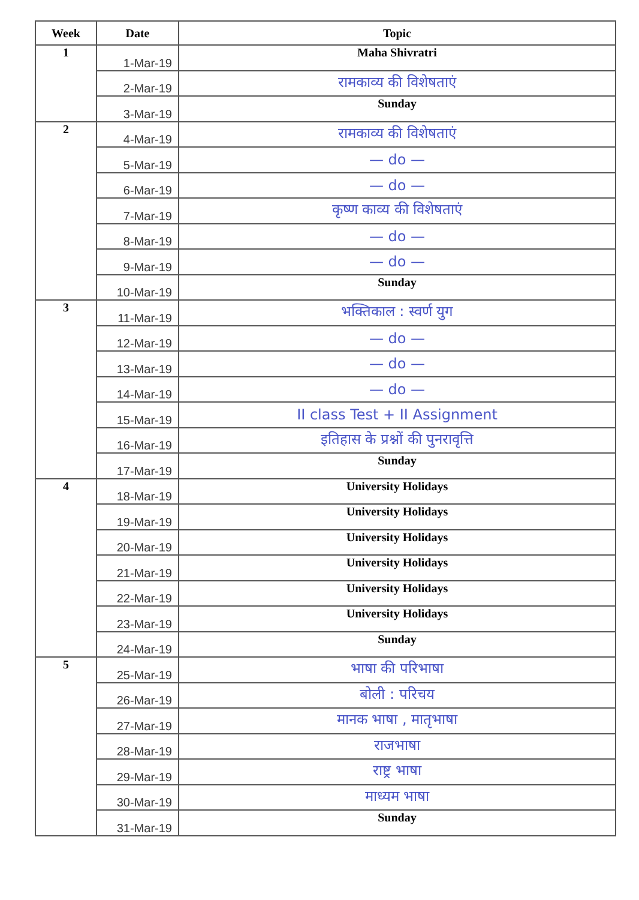| Week | Date | Topic |
| --- | --- | --- |
| 1 | 1-Mar-19 | Maha Shivratri |
| | 2-Mar-19 | रामकाव्य की विशेषताएं |
| | 3-Mar-19 | Sunday |
| 2 | 4-Mar-19 | रामकाव्य की विशेषताएं |
| | 5-Mar-19 | — do — |
| | 6-Mar-19 | — do — |
| | 7-Mar-19 | कृष्ण काव्य की विशेषताएं |
| | 8-Mar-19 | — do — |
| | 9-Mar-19 | — do — |
| | 10-Mar-19 | Sunday |
| 3 | 11-Mar-19 | भक्तिकाल : स्वर्ण युग |
| | 12-Mar-19 | — do — |
| | 13-Mar-19 | — do — |
| | 14-Mar-19 | — do — |
| | 15-Mar-19 | II class Test + II Assignment |
| | 16-Mar-19 | इतिहास के प्रश्नों की पुनरावृत्ति |
| | 17-Mar-19 | Sunday |
| 4 | 18-Mar-19 | University Holidays |
| | 19-Mar-19 | University Holidays |
| | 20-Mar-19 | University Holidays |
| | 21-Mar-19 | University Holidays |
| | 22-Mar-19 | University Holidays |
| | 23-Mar-19 | University Holidays |
| | 24-Mar-19 | Sunday |
| 5 | 25-Mar-19 | भाषा की परिभाषा |
| | 26-Mar-19 | बोली : परिचय |
| | 27-Mar-19 | मानक भाषा , मातृभाषा |
| | 28-Mar-19 | राजभाषा |
| | 29-Mar-19 | राष्ट्र भाषा |
| | 30-Mar-19 | माध्यम भाषा |
| | 31-Mar-19 | Sunday |